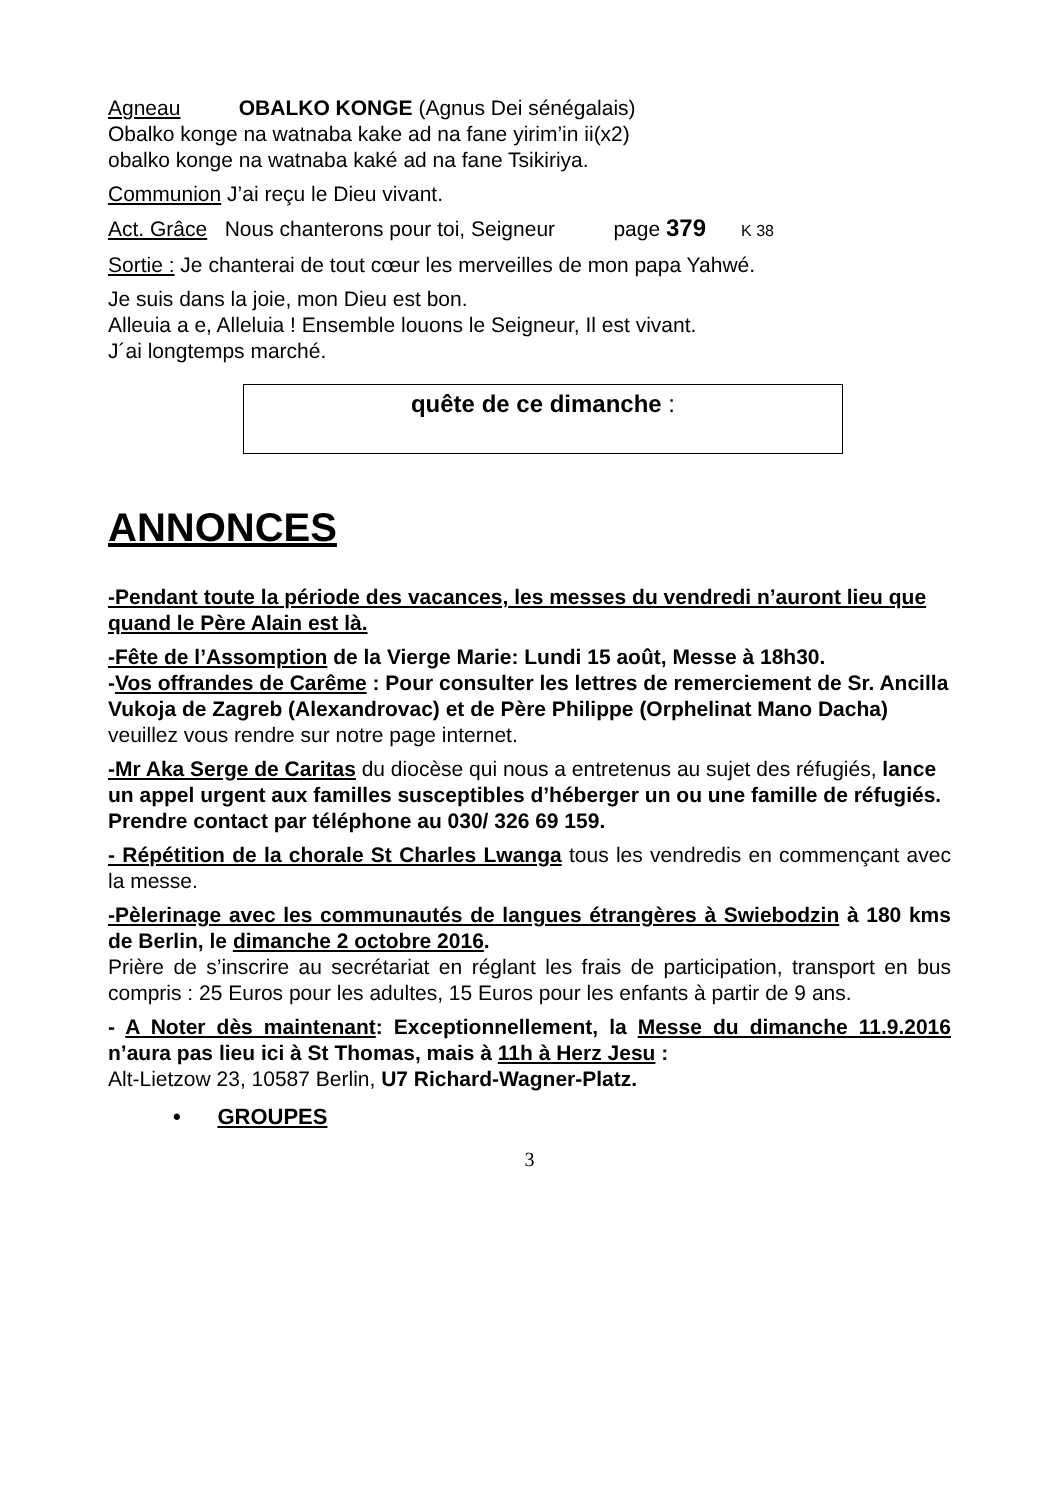Agneau OBALKO KONGE (Agnus Dei sénégalais)
Obalko konge na watnaba kake ad na fane yirim’in ii(x2)
obalko konge na watnaba kaké ad na fane Tsikiriya.
Communion J’ai reçu le Dieu vivant.
Act. Grâce Nous chanterons pour toi, Seigneur page 379 K 38
Sortie : Je chanterai de tout cœur les merveilles de mon papa Yahwé.
Je suis dans la joie, mon Dieu est bon.
Alleuia a e, Alleluia ! Ensemble louons le Seigneur, Il est vivant.
J´ai longtemps marché.
quête de ce dimanche :
ANNONCES
-Pendant toute la période des vacances, les messes du vendredi n’auront lieu que quand le Père Alain est là.
-Fête de l’Assomption de la Vierge Marie: Lundi 15 août, Messe à 18h30.
-Vos offrandes de Carême : Pour consulter les lettres de remerciement de Sr. Ancilla Vukoja de Zagreb (Alexandrovac) et de Père Philippe (Orphelinat Mano Dacha) veuillez vous rendre sur notre page internet.
-Mr Aka Serge de Caritas du diocèse qui nous a entretenus au sujet des réfugiés, lance un appel urgent aux familles susceptibles d’héberger un ou une famille de réfugiés. Prendre contact par téléphone au 030/ 326 69 159.
- Répétition de la chorale St Charles Lwanga tous les vendredis en commençant avec la messe.
-Pèlerinage avec les communautés de langues étrangères à Swiebodzin à 180 kms de Berlin, le dimanche 2 octobre 2016.
Prière de s’inscrire au secrétariat en réglant les frais de participation, transport en bus compris : 25 Euros pour les adultes, 15 Euros pour les enfants à partir de 9 ans.
- A Noter dès maintenant: Exceptionnellement, la Messe du dimanche 11.9.2016 n’aura pas lieu ici à St Thomas, mais à 11h à Herz Jesu :
Alt-Lietzow 23, 10587 Berlin, U7 Richard-Wagner-Platz.
• GROUPES
3